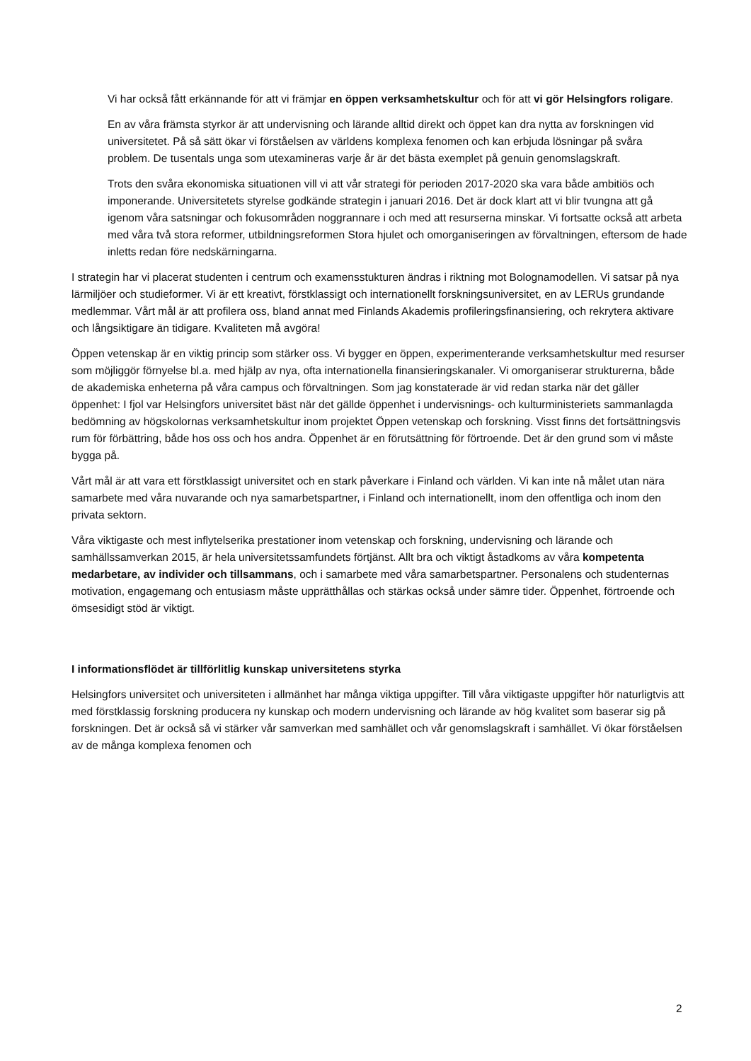Vi har också fått erkännande för att vi främjar en öppen verksamhetskultur och för att vi gör Helsingfors roligare.
En av våra främsta styrkor är att undervisning och lärande alltid direkt och öppet kan dra nytta av forskningen vid universitetet. På så sätt ökar vi förståelsen av världens komplexa fenomen och kan erbjuda lösningar på svåra problem. De tusentals unga som utexamineras varje år är det bästa exemplet på genuin genomslagskraft.
Trots den svåra ekonomiska situationen vill vi att vår strategi för perioden 2017-2020 ska vara både ambitiös och imponerande. Universitetets styrelse godkände strategin i januari 2016. Det är dock klart att vi blir tvungna att gå igenom våra satsningar och fokusområden noggrannare i och med att resurserna minskar. Vi fortsatte också att arbeta med våra två stora reformer, utbildningsreformen Stora hjulet och omorganiseringen av förvaltningen, eftersom de hade inletts redan före nedskärningarna.
I strategin har vi placerat studenten i centrum och examensstukturen ändras i riktning mot Bolognamodellen. Vi satsar på nya lärmiljöer och studieformer. Vi är ett kreativt, förstklassigt och internationellt forskningsuniversitet, en av LERUs grundande medlemmar. Vårt mål är att profilera oss, bland annat med Finlands Akademis profileringsfinansiering, och rekrytera aktivare och långsiktigare än tidigare. Kvaliteten må avgöra!
Öppen vetenskap är en viktig princip som stärker oss. Vi bygger en öppen, experimenterande verksamhetskultur med resurser som möjliggör förnyelse bl.a. med hjälp av nya, ofta internationella finansieringskanaler. Vi omorganiserar strukturerna, både de akademiska enheterna på våra campus och förvaltningen. Som jag konstaterade är vid redan starka när det gäller öppenhet: I fjol var Helsingfors universitet bäst när det gällde öppenhet i undervisnings- och kulturministeriets sammanlagda bedömning av högskolornas verksamhetskultur inom projektet Öppen vetenskap och forskning. Visst finns det fortsättningsvis rum för förbättring, både hos oss och hos andra. Öppenhet är en förutsättning för förtroende. Det är den grund som vi måste bygga på.
Vårt mål är att vara ett förstklassigt universitet och en stark påverkare i Finland och världen. Vi kan inte nå målet utan nära samarbete med våra nuvarande och nya samarbetspartner, i Finland och internationellt, inom den offentliga och inom den privata sektorn.
Våra viktigaste och mest inflytelserika prestationer inom vetenskap och forskning, undervisning och lärande och samhällssamverkan 2015, är hela universitetssamfundets förtjänst. Allt bra och viktigt åstadkoms av våra kompetenta medarbetare, av individer och tillsammans, och i samarbete med våra samarbetspartner. Personalens och studenternas motivation, engagemang och entusiasm måste upprätthållas och stärkas också under sämre tider. Öppenhet, förtroende och ömsesidigt stöd är viktigt.
I informationsflödet är tillförlitlig kunskap universitetens styrka
Helsingfors universitet och universiteten i allmänhet har många viktiga uppgifter. Till våra viktigaste uppgifter hör naturligtvis att med förstklassig forskning producera ny kunskap och modern undervisning och lärande av hög kvalitet som baserar sig på forskningen. Det är också så vi stärker vår samverkan med samhället och vår genomslagskraft i samhället. Vi ökar förståelsen av de många komplexa fenomen och
2